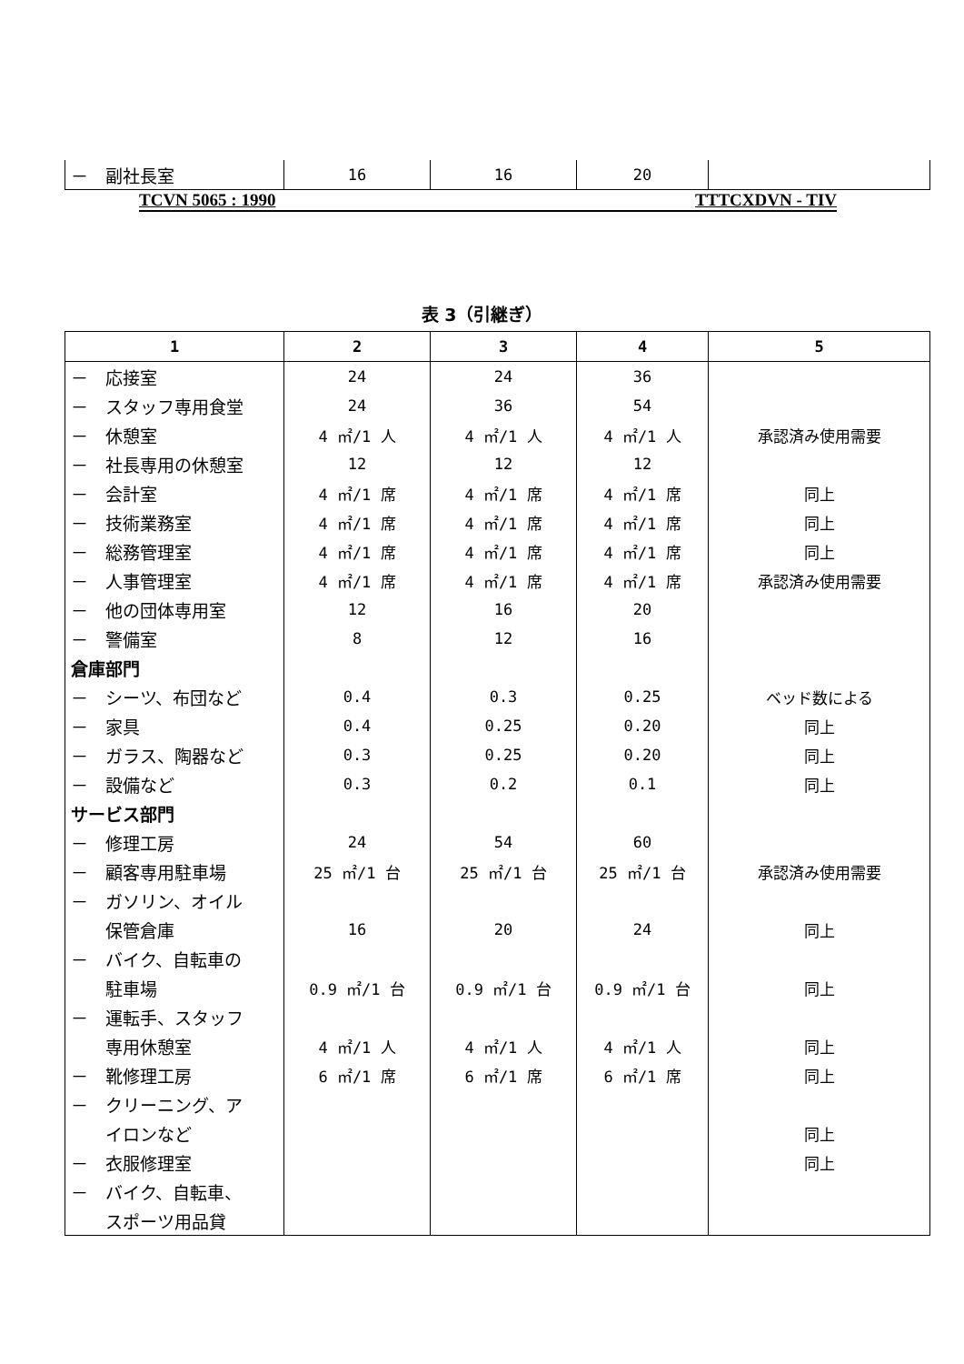| － 副社長室 | 16 | 16 | 20 | |
TCVN 5065 : 1990 TTTCXDVN - TIV
表 3（引継ぎ）
| 1 | 2 | 3 | 4 | 5 |
| --- | --- | --- | --- | --- |
| － 応接室 | 24 | 24 | 36 | |
| － スタッフ専用食堂 | 24 | 36 | 54 | |
| － 休憩室 | 4 ㎡/1 人 | 4 ㎡/1 人 | 4 ㎡/1 人 | 承認済み使用需要 |
| － 社長専用の休憩室 | 12 | 12 | 12 | |
| － 会計室 | 4 ㎡/1 席 | 4 ㎡/1 席 | 4 ㎡/1 席 | 同上 |
| － 技術業務室 | 4 ㎡/1 席 | 4 ㎡/1 席 | 4 ㎡/1 席 | 同上 |
| － 総務管理室 | 4 ㎡/1 席 | 4 ㎡/1 席 | 4 ㎡/1 席 | 同上 |
| － 人事管理室 | 4 ㎡/1 席 | 4 ㎡/1 席 | 4 ㎡/1 席 | 承認済み使用需要 |
| － 他の団体専用室 | 12 | 16 | 20 | |
| － 警備室 | 8 | 12 | 16 | |
| 倉庫部門 | | | | |
| － シーツ、布団など | 0.4 | 0.3 | 0.25 | ベッド数による |
| － 家具 | 0.4 | 0.25 | 0.20 | 同上 |
| － ガラス、陶器など | 0.3 | 0.25 | 0.20 | 同上 |
| － 設備など | 0.3 | 0.2 | 0.1 | 同上 |
| サービス部門 | | | | |
| － 修理工房 | 24 | 54 | 60 | |
| － 顧客専用駐車場 | 25 ㎡/1 台 | 25 ㎡/1 台 | 25 ㎡/1 台 | 承認済み使用需要 |
| － ガソリン、オイル | | | | |
| 保管倉庫 | 16 | 20 | 24 | 同上 |
| － バイク、自転車の | | | | |
| 駐車場 | 0.9 ㎡/1 台 | 0.9 ㎡/1 台 | 0.9 ㎡/1 台 | 同上 |
| － 運転手、スタッフ | | | | |
| 専用休憩室 | 4 ㎡/1 人 | 4 ㎡/1 人 | 4 ㎡/1 人 | 同上 |
| － 靴修理工房 | 6 ㎡/1 席 | 6 ㎡/1 席 | 6 ㎡/1 席 | 同上 |
| － クリーニング、ア | | | | |
| イロンなど | | | | 同上 |
| － 衣服修理室 | | | | 同上 |
| － バイク、自転車、 | | | | |
| スポーツ用品貸 | | | | |